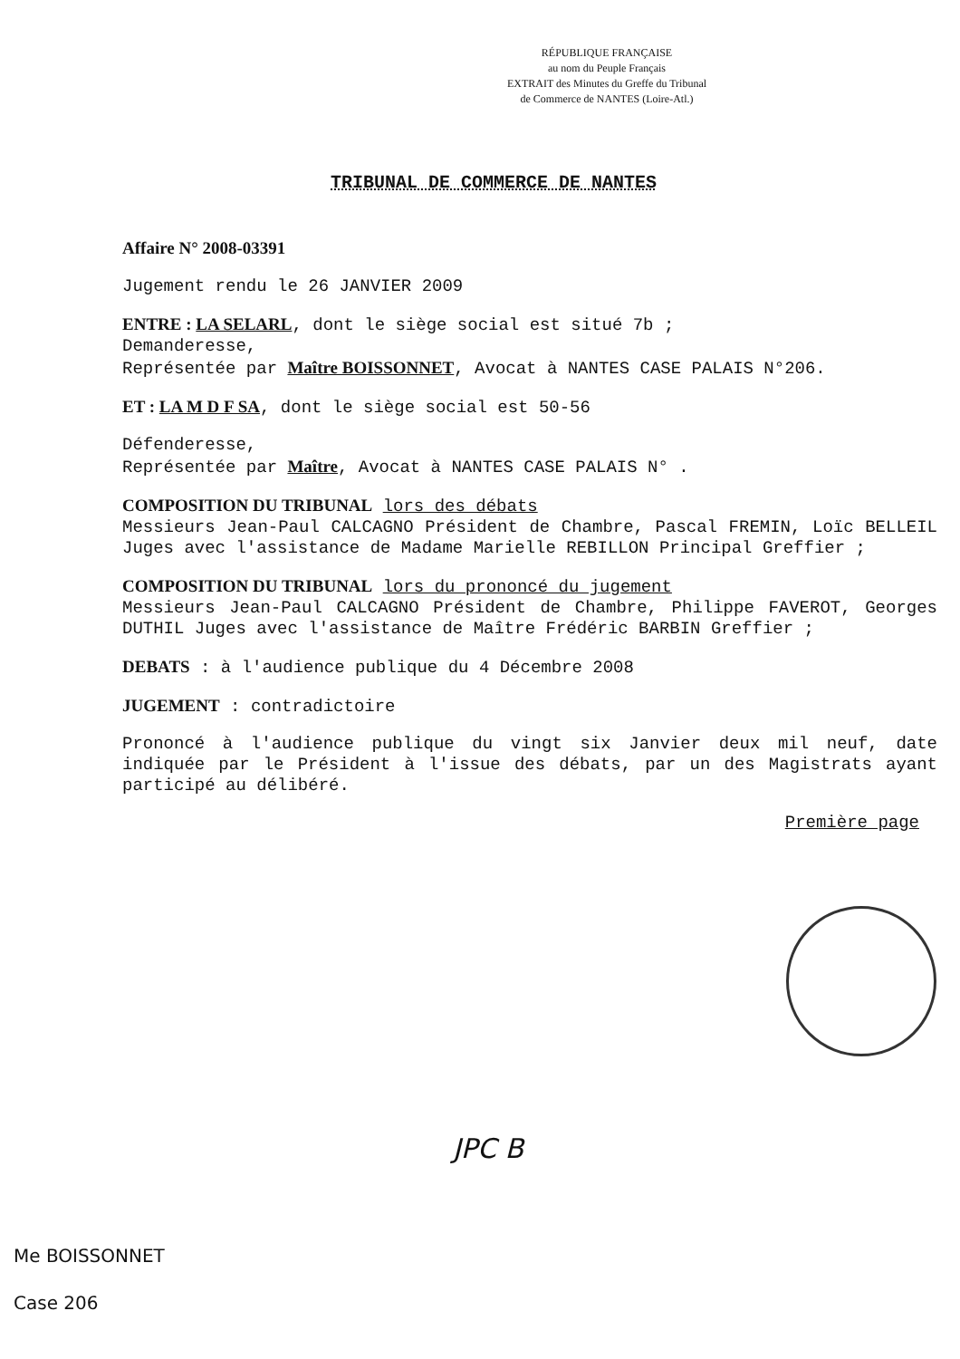RÉPUBLIQUE FRANÇAISE
au nom du Peuple Français
EXTRAIT des Minutes du Greffe du Tribunal
de Commerce de NANTES (Loire-Atl.)
TRIBUNAL DE COMMERCE DE NANTES
Affaire N° 2008-03391
Jugement rendu le 26 JANVIER 2009
ENTRE : LA SELARL, dont le siège social est situé 7b ;
Demanderesse,
Représentée par Maître BOISSONNET, Avocat à NANTES CASE PALAIS N°206.
ET : LA M D F SA, dont le siège social est 50-56
Défenderesse,
Représentée par Maître, Avocat à NANTES CASE PALAIS N° .
COMPOSITION DU TRIBUNAL lors des débats
Messieurs Jean-Paul CALCAGNO Président de Chambre, Pascal FREMIN, Loïc BELLEIL Juges avec l'assistance de Madame Marielle REBILLON Principal Greffier ;
COMPOSITION DU TRIBUNAL lors du prononcé du jugement
Messieurs Jean-Paul CALCAGNO Président de Chambre, Philippe FAVEROT, Georges DUTHIL Juges avec l'assistance de Maître Frédéric BARBIN Greffier ;
DEBATS : à l'audience publique du 4 Décembre 2008
JUGEMENT : contradictoire
Prononcé à l'audience publique du vingt six Janvier deux mil neuf, date indiquée par le Président à l'issue des débats, par un des Magistrats ayant participé au délibéré.
Première page
JPC B
Me BOISSONNET
Case 206